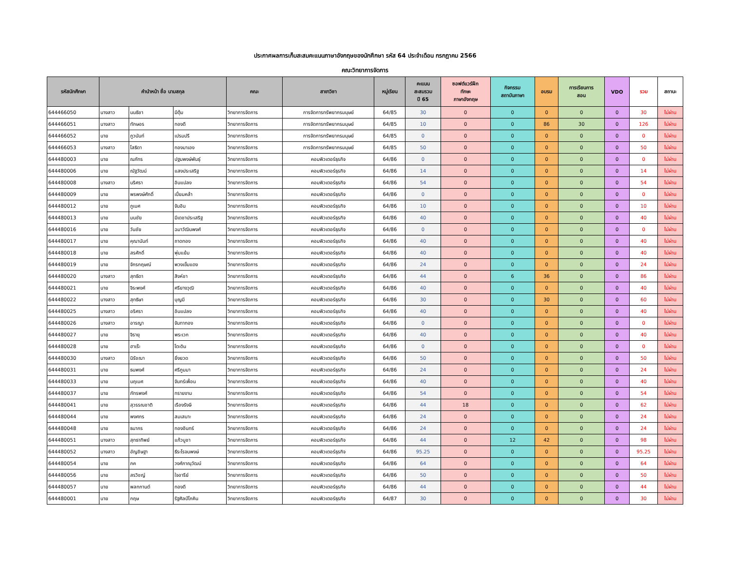ประกาศผลการเก็บสะสมคะแนนภาษาอังกฤษของนักศึกษา รหัส 64 ประจำเดือน กรกฎาคม 2566
คณะวิทยาการจัดการ
| รหัสนักศึกษา | คำนำหน้า ชื่อ นามสกุล | | | คณะ | สาขาวิชา | หมู่เรียน | คะแนน สะสมรวม ปี 65 | ซอฟต์แวร์ฝึก ทักษะ ภาษาอังกฤษ | กิจกรรม สถาบันภาษา | อบรม | การเรียนการ สอน | VDO | รวม | สถานะ |
| --- | --- | --- | --- | --- | --- | --- | --- | --- | --- | --- | --- | --- | --- | --- |
| 644466050 | นางสาว | นนธิชา | มีตุ้ม | วิทยาการจัดการ | การจัดการทรัพยากรมนุษย์ | 64/85 | 30 | 0 | 0 | 0 | 0 | 0 | 30 | ไม่ผ่าน |
| 644466051 | นางสาว | ทักษอร | ทองดี | วิทยาการจัดการ | การจัดการทรัพยากรมนุษย์ | 64/85 | 10 | 0 | 0 | 86 | 30 | 0 | 126 | ไม่ผ่าน |
| 644466052 | นาย | ภูวนันท์ | เปรมปรี | วิทยาการจัดการ | การจัดการทรัพยากรมนุษย์ | 64/85 | 0 | 0 | 0 | 0 | 0 | 0 | 0 | ไม่ผ่าน |
| 644466053 | นางสาว | โสธิดา | ทองมาเอง | วิทยาการจัดการ | การจัดการทรัพยากรมนุษย์ | 64/85 | 50 | 0 | 0 | 0 | 0 | 0 | 50 | ไม่ผ่าน |
| 644480003 | นาย | ณภัทร | ปฐมพงษ์พันธุ์ | วิทยาการจัดการ | คอมพิวเตอร์ธุรกิจ | 64/86 | 0 | 0 | 0 | 0 | 0 | 0 | 0 | ไม่ผ่าน |
| 644480006 | นาย | ณัฐวัฒน์ | แสงประเสริฐ | วิทยาการจัดการ | คอมพิวเตอร์ธุรกิจ | 64/86 | 14 | 0 | 0 | 0 | 0 | 0 | 14 | ไม่ผ่าน |
| 644480008 | นางสาว | นริศรา | อินแปลง | วิทยาการจัดการ | คอมพิวเตอร์ธุรกิจ | 64/86 | 54 | 0 | 0 | 0 | 0 | 0 | 54 | ไม่ผ่าน |
| 644480009 | นาย | พรพงษ์ศักดิ์ | เปี่ยมคล้า | วิทยาการจัดการ | คอมพิวเตอร์ธุรกิจ | 64/86 | 0 | 0 | 0 | 0 | 0 | 0 | 0 | ไม่ผ่าน |
| 644480012 | นาย | ภูเบศ | จันอิน | วิทยาการจัดการ | คอมพิวเตอร์ธุรกิจ | 64/86 | 10 | 0 | 0 | 0 | 0 | 0 | 10 | ไม่ผ่าน |
| 644480013 | นาย | มนชัย | มีเดชาประเสริฐ | วิทยาการจัดการ | คอมพิวเตอร์ธุรกิจ | 64/86 | 40 | 0 | 0 | 0 | 0 | 0 | 40 | ไม่ผ่าน |
| 644480016 | นาย | วันชัย | ฉมาวัฒินพงศ์ | วิทยาการจัดการ | คอมพิวเตอร์ธุรกิจ | 64/86 | 0 | 0 | 0 | 0 | 0 | 0 | 0 | ไม่ผ่าน |
| 644480017 | นาย | คุณานันท์ | ถาดทอง | วิทยาการจัดการ | คอมพิวเตอร์ธุรกิจ | 64/86 | 40 | 0 | 0 | 0 | 0 | 0 | 40 | ไม่ผ่าน |
| 644480018 | นาย | สรศักดิ์ | พุ่มแย้ม | วิทยาการจัดการ | คอมพิวเตอร์ธุรกิจ | 64/86 | 40 | 0 | 0 | 0 | 0 | 0 | 40 | ไม่ผ่าน |
| 644480019 | นาย | จักรกฤษณ์ | พวงเข็มแดง | วิทยาการจัดการ | คอมพิวเตอร์ธุรกิจ | 64/86 | 24 | 0 | 0 | 0 | 0 | 0 | 24 | ไม่ผ่าน |
| 644480020 | นางสาว | สุทธิดา | สิงห์ชา | วิทยาการจัดการ | คอมพิวเตอร์ธุรกิจ | 64/86 | 44 | 0 | 6 | 36 | 0 | 0 | 86 | ไม่ผ่าน |
| 644480021 | นาย | จิระพงศ์ | ศรียางวุฒิ | วิทยาการจัดการ | คอมพิวเตอร์ธุรกิจ | 64/86 | 40 | 0 | 0 | 0 | 0 | 0 | 40 | ไม่ผ่าน |
| 644480022 | นางสาว | สุทธิษา | บุญมี | วิทยาการจัดการ | คอมพิวเตอร์ธุรกิจ | 64/86 | 30 | 0 | 0 | 30 | 0 | 0 | 60 | ไม่ผ่าน |
| 644480025 | นางสาว | อริศรา | อินแปลง | วิทยาการจัดการ | คอมพิวเตอร์ธุรกิจ | 64/86 | 40 | 0 | 0 | 0 | 0 | 0 | 40 | ไม่ผ่าน |
| 644480026 | นางสาว | อารญา | จันทาทอง | วิทยาการจัดการ | คอมพิวเตอร์ธุรกิจ | 64/86 | 0 | 0 | 0 | 0 | 0 | 0 | 0 | ไม่ผ่าน |
| 644480027 | นาย | จิรายุ | พระเวก | วิทยาการจัดการ | คอมพิวเตอร์ธุรกิจ | 64/86 | 40 | 0 | 0 | 0 | 0 | 0 | 40 | ไม่ผ่าน |
| 644480028 | นาย | ฮาเร๊ะ | โตะดิน | วิทยาการจัดการ | คอมพิวเตอร์ธุรกิจ | 64/86 | 0 | 0 | 0 | 0 | 0 | 0 | 0 | ไม่ผ่าน |
| 644480030 | นางสาว | นิรัชฌา | ยิ่งยวด | วิทยาการจัดการ | คอมพิวเตอร์ธุรกิจ | 64/86 | 50 | 0 | 0 | 0 | 0 | 0 | 50 | ไม่ผ่าน |
| 644480031 | นาย | ธนพงศ์ | ศรีภูมมา | วิทยาการจัดการ | คอมพิวเตอร์ธุรกิจ | 64/86 | 24 | 0 | 0 | 0 | 0 | 0 | 24 | ไม่ผ่าน |
| 644480033 | นาย | นฤเบศ | จันทร์เพื่อน | วิทยาการจัดการ | คอมพิวเตอร์ธุรกิจ | 64/86 | 40 | 0 | 0 | 0 | 0 | 0 | 40 | ไม่ผ่าน |
| 644480037 | นาย | ภัทรพงศ์ | ทรายงาม | วิทยาการจัดการ | คอมพิวเตอร์ธุรกิจ | 64/86 | 54 | 0 | 0 | 0 | 0 | 0 | 54 | ไม่ผ่าน |
| 644480041 | นาย | สุวรรณชาติ | เรืองรังษี | วิทยาการจัดการ | คอมพิวเตอร์ธุรกิจ | 64/86 | 44 | 18 | 0 | 0 | 0 | 0 | 62 | ไม่ผ่าน |
| 644480044 | นาย | พงศกร | สมเสนาะ | วิทยาการจัดการ | คอมพิวเตอร์ธุรกิจ | 64/86 | 24 | 0 | 0 | 0 | 0 | 0 | 24 | ไม่ผ่าน |
| 644480048 | นาย | ธนากร | ทองอินทร์ | วิทยาการจัดการ | คอมพิวเตอร์ธุรกิจ | 64/86 | 24 | 0 | 0 | 0 | 0 | 0 | 24 | ไม่ผ่าน |
| 644480051 | นางสาว | สุทธาทิพย์ | แก้วบูชา | วิทยาการจัดการ | คอมพิวเตอร์ธุรกิจ | 64/86 | 44 | 0 | 12 | 42 | 0 | 0 | 98 | ไม่ผ่าน |
| 644480052 | นางสาว | อัญชิษฐา | ธีระโรจนพงษ์ | วิทยาการจัดการ | คอมพิวเตอร์ธุรกิจ | 64/86 | 95.25 | 0 | 0 | 0 | 0 | 0 | 95.25 | ไม่ผ่าน |
| 644480054 | นาย | ภค | วงศ์ภาณุวัฒน์ | วิทยาการจัดการ | คอมพิวเตอร์ธุรกิจ | 64/86 | 64 | 0 | 0 | 0 | 0 | 0 | 64 | ไม่ผ่าน |
| 644480056 | นาย | สรวิชญ์ | ใจอารีย์ | วิทยาการจัดการ | คอมพิวเตอร์ธุรกิจ | 64/86 | 50 | 0 | 0 | 0 | 0 | 0 | 50 | ไม่ผ่าน |
| 644480057 | นาย | พลทกานต์ | ทองดี | วิทยาการจัดการ | คอมพิวเตอร์ธุรกิจ | 64/86 | 44 | 0 | 0 | 0 | 0 | 0 | 44 | ไม่ผ่าน |
| 644480001 | นาย | กฤษ | รัฐศิลป์โภคิน | วิทยาการจัดการ | คอมพิวเตอร์ธุรกิจ | 64/87 | 30 | 0 | 0 | 0 | 0 | 0 | 30 | ไม่ผ่าน |